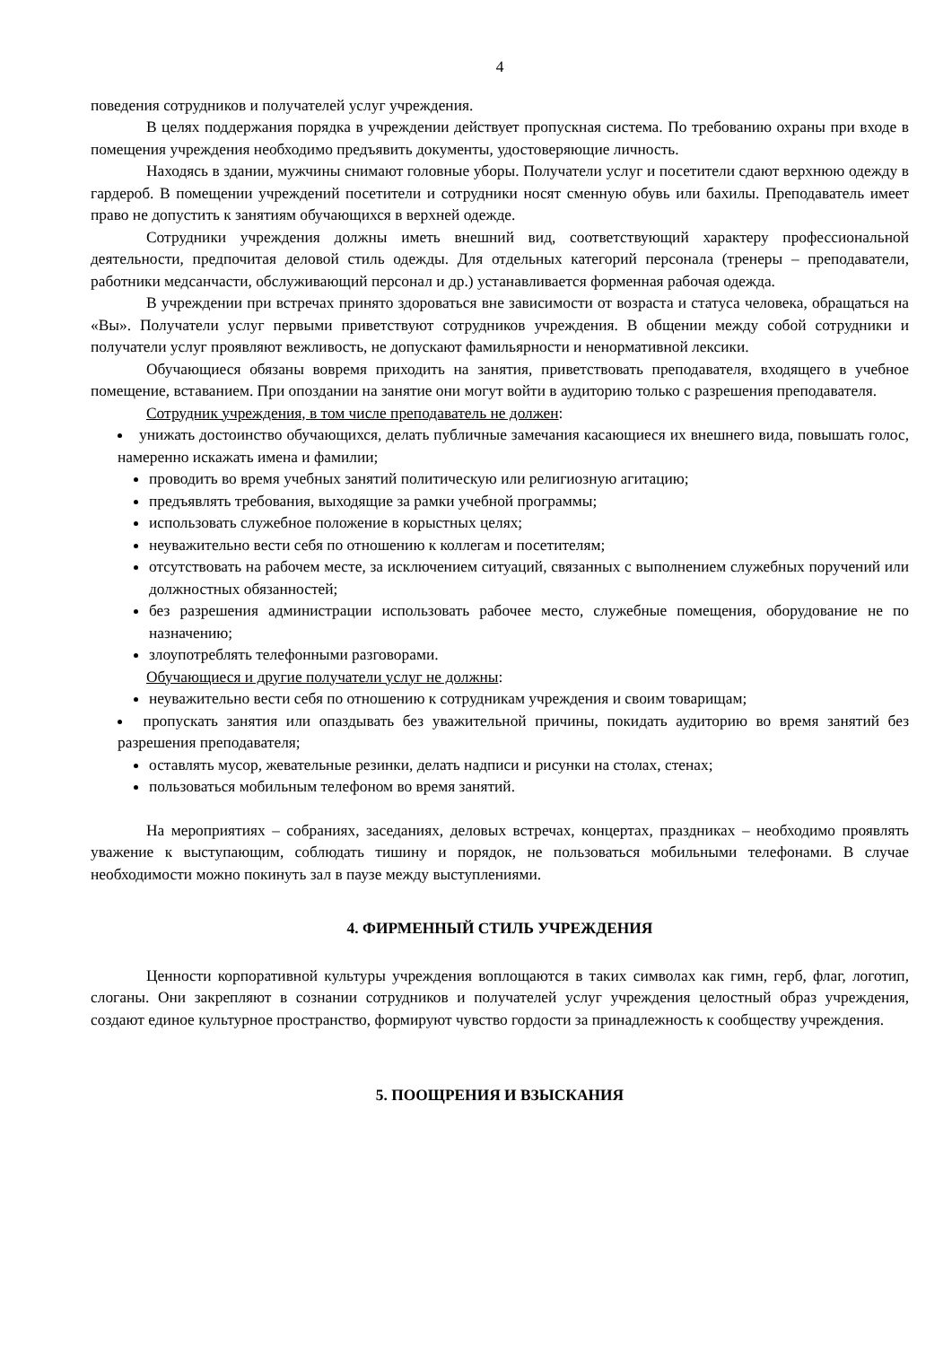4
поведения сотрудников и получателей услуг учреждения.
В целях поддержания порядка в учреждении действует пропускная система. По требованию охраны при входе в помещения учреждения необходимо предъявить документы, удостоверяющие личность.
Находясь в здании, мужчины снимают головные уборы. Получатели услуг и посетители сдают верхнюю одежду в гардероб. В помещении учреждений посетители и сотрудники носят сменную обувь или бахилы. Преподаватель имеет право не допустить к занятиям обучающихся в верхней одежде.
Сотрудники учреждения должны иметь внешний вид, соответствующий характеру профессиональной деятельности, предпочитая деловой стиль одежды. Для отдельных категорий персонала (тренеры – преподаватели, работники медсанчасти, обслуживающий персонал и др.) устанавливается форменная рабочая одежда.
В учреждении при встречах принято здороваться вне зависимости от возраста и статуса человека, обращаться на «Вы». Получатели услуг первыми приветствуют сотрудников учреждения. В общении между собой сотрудники и получатели услуг проявляют вежливость, не допускают фамильярности и ненормативной лексики.
Обучающиеся обязаны вовремя приходить на занятия, приветствовать преподавателя, входящего в учебное помещение, вставанием. При опоздании на занятие они могут войти в аудиторию только с разрешения преподавателя.
Сотрудник учреждения, в том числе преподаватель не должен:
унижать достоинство обучающихся, делать публичные замечания касающиеся их внешнего вида, повышать голос, намеренно искажать имена и фамилии;
проводить во время учебных занятий политическую или религиозную агитацию;
предъявлять требования, выходящие за рамки учебной программы;
использовать служебное положение в корыстных целях;
неуважительно вести себя по отношению к коллегам и посетителям;
отсутствовать на рабочем месте, за исключением ситуаций, связанных с выполнением служебных поручений или должностных обязанностей;
без разрешения администрации использовать рабочее место, служебные помещения, оборудование не по назначению;
злоупотреблять телефонными разговорами.
Обучающиеся и другие получатели услуг не должны:
неуважительно вести себя по отношению к сотрудникам учреждения и своим товарищам;
пропускать занятия или опаздывать без уважительной причины, покидать аудиторию во время занятий без разрешения преподавателя;
оставлять мусор, жевательные резинки, делать надписи и рисунки на столах, стенах;
пользоваться мобильным телефоном во время занятий.
На мероприятиях – собраниях, заседаниях, деловых встречах, концертах, праздниках – необходимо проявлять уважение к выступающим, соблюдать тишину и порядок, не пользоваться мобильными телефонами. В случае необходимости можно покинуть зал в паузе между выступлениями.
4. ФИРМЕННЫЙ СТИЛЬ УЧРЕЖДЕНИЯ
Ценности корпоративной культуры учреждения воплощаются в таких символах как гимн, герб, флаг, логотип, слоганы. Они закрепляют в сознании сотрудников и получателей услуг учреждения целостный образ учреждения, создают единое культурное пространство, формируют чувство гордости за принадлежность к сообществу учреждения.
5. ПООЩРЕНИЯ И ВЗЫСКАНИЯ